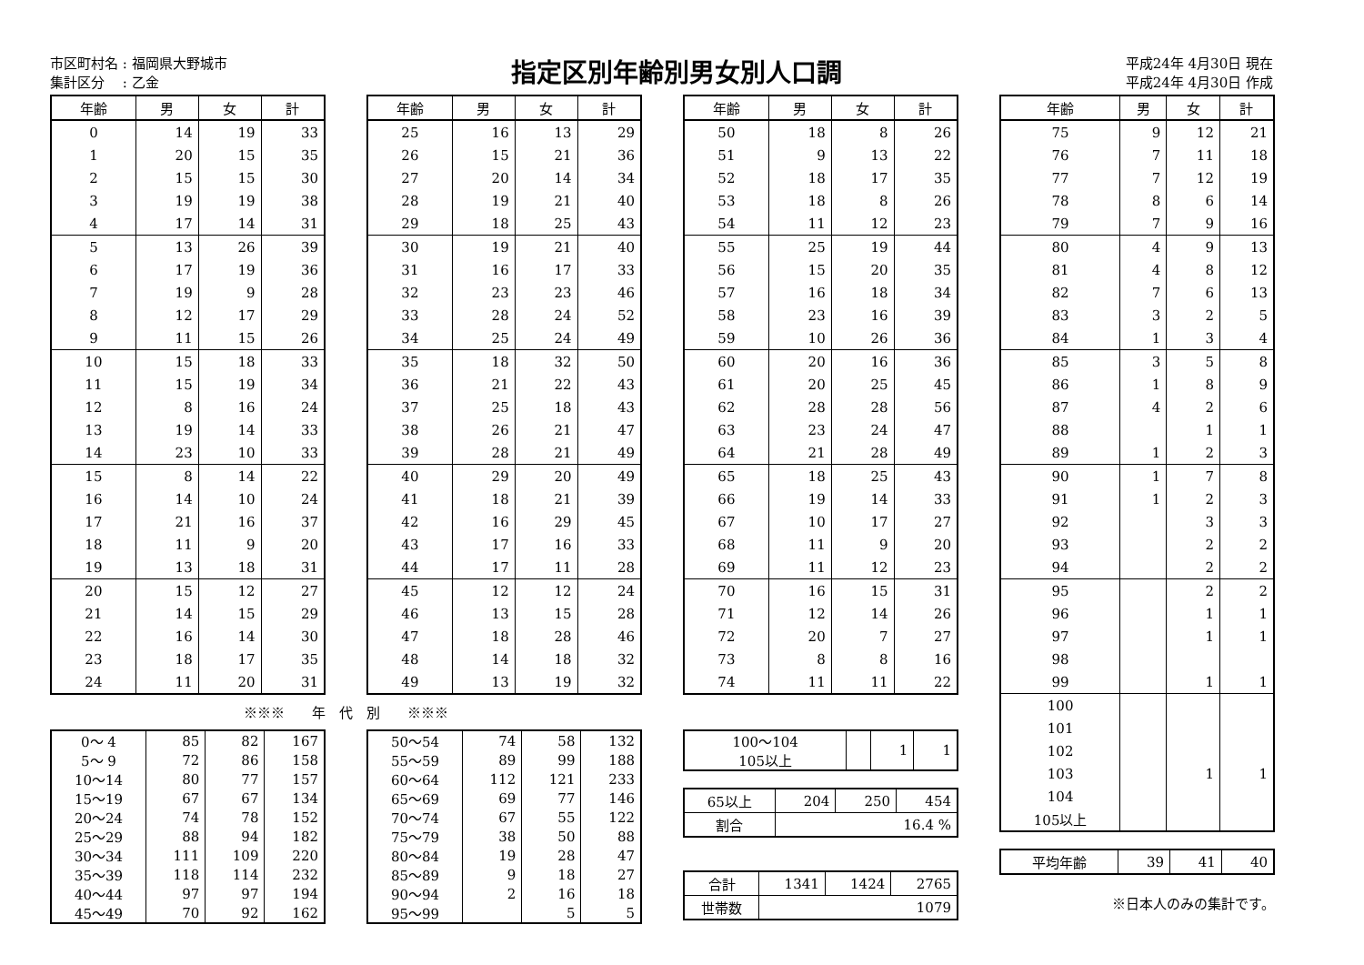市区町村名 : 福岡県大野城市
集計区分　 : 乙金
指定区別年齢別男女別人口調
平成24年 4月30日 現在
平成24年 4月30日 作成
| 年齢 | 男 | 女 | 計 |
| --- | --- | --- | --- |
| 0 | 14 | 19 | 33 |
| 1 | 20 | 15 | 35 |
| 2 | 15 | 15 | 30 |
| 3 | 19 | 19 | 38 |
| 4 | 17 | 14 | 31 |
| 5 | 13 | 26 | 39 |
| 6 | 17 | 19 | 36 |
| 7 | 19 | 9 | 28 |
| 8 | 12 | 17 | 29 |
| 9 | 11 | 15 | 26 |
| 10 | 15 | 18 | 33 |
| 11 | 15 | 19 | 34 |
| 12 | 8 | 16 | 24 |
| 13 | 19 | 14 | 33 |
| 14 | 23 | 10 | 33 |
| 15 | 8 | 14 | 22 |
| 16 | 14 | 10 | 24 |
| 17 | 21 | 16 | 37 |
| 18 | 11 | 9 | 20 |
| 19 | 13 | 18 | 31 |
| 20 | 15 | 12 | 27 |
| 21 | 14 | 15 | 29 |
| 22 | 16 | 14 | 30 |
| 23 | 18 | 17 | 35 |
| 24 | 11 | 20 | 31 |
※※※　　年　代　別　　※※※
| 0～ 4 | 85 | 82 | 167 |
| 5～ 9 | 72 | 86 | 158 |
| 10～14 | 80 | 77 | 157 |
| 15～19 | 67 | 67 | 134 |
| 20～24 | 74 | 78 | 152 |
| 25～29 | 88 | 94 | 182 |
| 30～34 | 111 | 109 | 220 |
| 35～39 | 118 | 114 | 232 |
| 40～44 | 97 | 97 | 194 |
| 45～49 | 70 | 92 | 162 |
| 年齢 | 男 | 女 | 計 |
| --- | --- | --- | --- |
| 25 | 16 | 13 | 29 |
| 26 | 15 | 21 | 36 |
| 27 | 20 | 14 | 34 |
| 28 | 19 | 21 | 40 |
| 29 | 18 | 25 | 43 |
| 30 | 19 | 21 | 40 |
| 31 | 16 | 17 | 33 |
| 32 | 23 | 23 | 46 |
| 33 | 28 | 24 | 52 |
| 34 | 25 | 24 | 49 |
| 35 | 18 | 32 | 50 |
| 36 | 21 | 22 | 43 |
| 37 | 25 | 18 | 43 |
| 38 | 26 | 21 | 47 |
| 39 | 28 | 21 | 49 |
| 40 | 29 | 20 | 49 |
| 41 | 18 | 21 | 39 |
| 42 | 16 | 29 | 45 |
| 43 | 17 | 16 | 33 |
| 44 | 17 | 11 | 28 |
| 45 | 12 | 12 | 24 |
| 46 | 13 | 15 | 28 |
| 47 | 18 | 28 | 46 |
| 48 | 14 | 18 | 32 |
| 49 | 13 | 19 | 32 |
| 50～54 | 74 | 58 | 132 |
| 55～59 | 89 | 99 | 188 |
| 60～64 | 112 | 121 | 233 |
| 65～69 | 69 | 77 | 146 |
| 70～74 | 67 | 55 | 122 |
| 75～79 | 38 | 50 | 88 |
| 80～84 | 19 | 28 | 47 |
| 85～89 | 9 | 18 | 27 |
| 90～94 | 2 | 16 | 18 |
| 95～99 | | 5 | 5 |
| 年齢 | 男 | 女 | 計 |
| --- | --- | --- | --- |
| 50 | 18 | 8 | 26 |
| 51 | 9 | 13 | 22 |
| 52 | 18 | 17 | 35 |
| 53 | 18 | 8 | 26 |
| 54 | 11 | 12 | 23 |
| 55 | 25 | 19 | 44 |
| 56 | 15 | 20 | 35 |
| 57 | 16 | 18 | 34 |
| 58 | 23 | 16 | 39 |
| 59 | 10 | 26 | 36 |
| 60 | 20 | 16 | 36 |
| 61 | 20 | 25 | 45 |
| 62 | 28 | 28 | 56 |
| 63 | 23 | 24 | 47 |
| 64 | 21 | 28 | 49 |
| 65 | 18 | 25 | 43 |
| 66 | 19 | 14 | 33 |
| 67 | 10 | 17 | 27 |
| 68 | 11 | 9 | 20 |
| 69 | 11 | 12 | 23 |
| 70 | 16 | 15 | 31 |
| 71 | 12 | 14 | 26 |
| 72 | 20 | 7 | 27 |
| 73 | 8 | 8 | 16 |
| 74 | 11 | 11 | 22 |
| 100～104 105以上 | | 1 | 1 |
| 65以上 | 204 | 250 | 454 |
| 割合 | 16.4 % | | |
| 合計 | 1341 | 1424 | 2765 |
| 世帯数 | 1079 | | |
| 年齢 | 男 | 女 | 計 |
| --- | --- | --- | --- |
| 75 | 9 | 12 | 21 |
| 76 | 7 | 11 | 18 |
| 77 | 7 | 12 | 19 |
| 78 | 8 | 6 | 14 |
| 79 | 7 | 9 | 16 |
| 80 | 4 | 9 | 13 |
| 81 | 4 | 8 | 12 |
| 82 | 7 | 6 | 13 |
| 83 | 3 | 2 | 5 |
| 84 | 1 | 3 | 4 |
| 85 | 3 | 5 | 8 |
| 86 | 1 | 8 | 9 |
| 87 | 4 | 2 | 6 |
| 88 | | 1 | 1 |
| 89 | 1 | 2 | 3 |
| 90 | 1 | 7 | 8 |
| 91 | 1 | 2 | 3 |
| 92 | | 3 | 3 |
| 93 | | 2 | 2 |
| 94 | | 2 | 2 |
| 95 | | 2 | 2 |
| 96 | | 1 | 1 |
| 97 | | 1 | 1 |
| 98 | | | |
| 99 | | 1 | 1 |
| 100 | | | |
| 101 | | | |
| 102 | | | |
| 103 | | 1 | 1 |
| 104 | | | |
| 105以上 | | | |
| 平均年齢 | 39 | 41 | 40 |
※日本人のみの集計です。